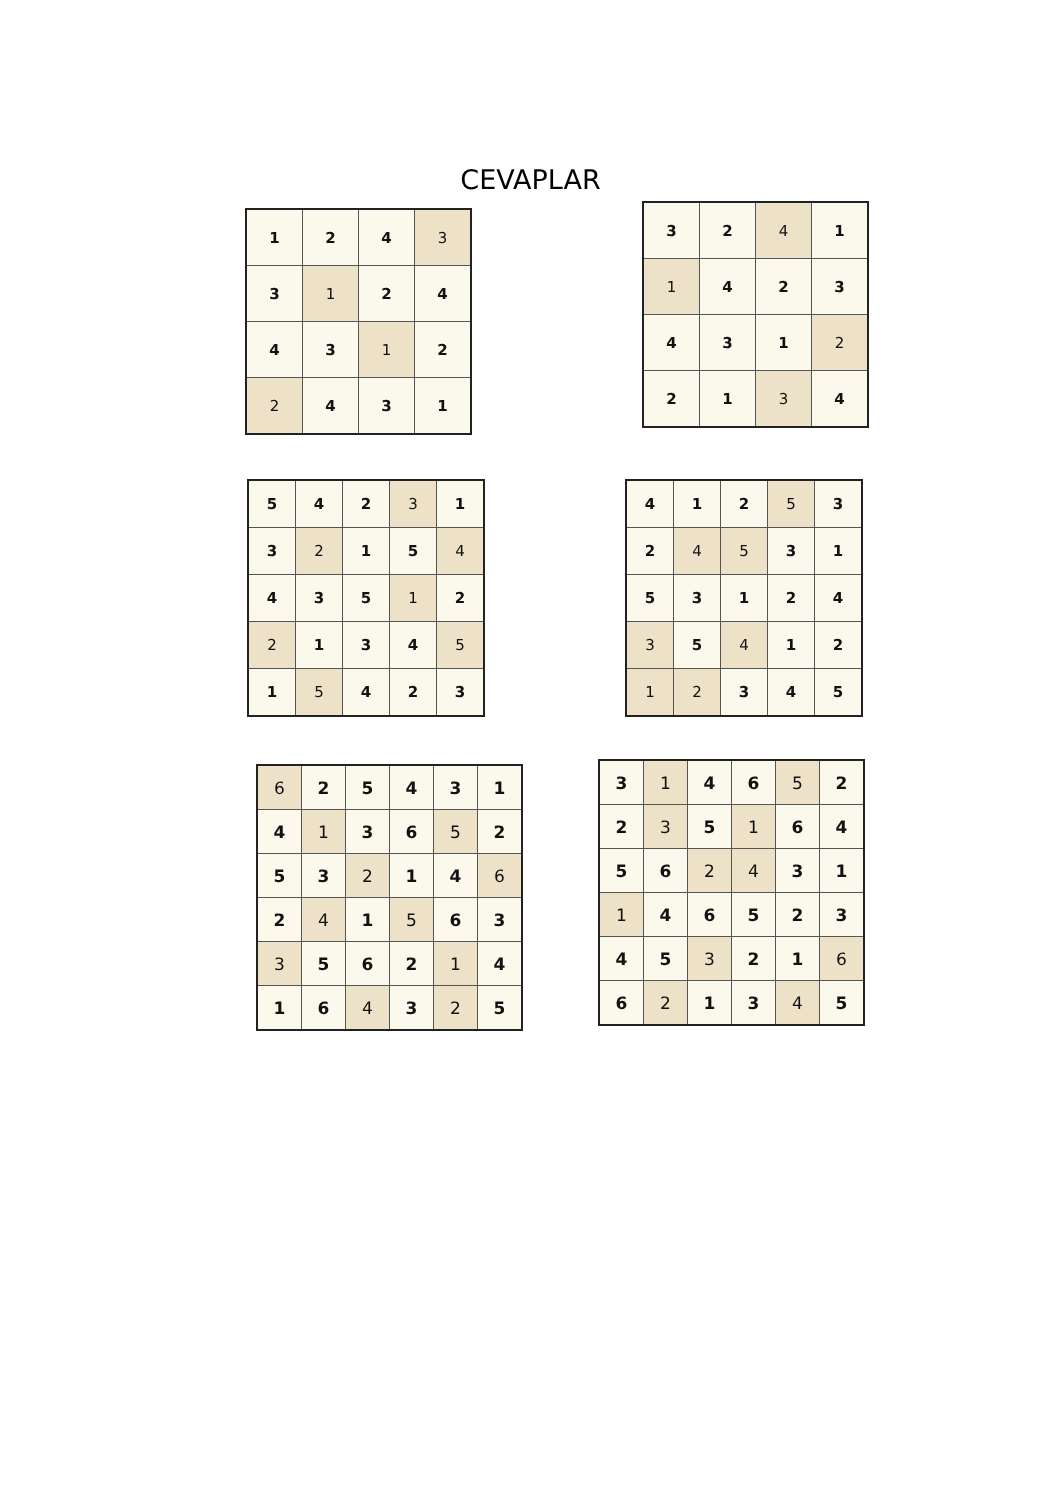CEVAPLAR
| 1 | 2 | 4 | 3 |
| 3 | 1 | 2 | 4 |
| 4 | 3 | 1 | 2 |
| 2 | 4 | 3 | 1 |
| 3 | 2 | 4 | 1 |
| 1 | 4 | 2 | 3 |
| 4 | 3 | 1 | 2 |
| 2 | 1 | 3 | 4 |
| 5 | 4 | 2 | 3 | 1 |
| 3 | 2 | 1 | 5 | 4 |
| 4 | 3 | 5 | 1 | 2 |
| 2 | 1 | 3 | 4 | 5 |
| 1 | 5 | 4 | 2 | 3 |
| 4 | 1 | 2 | 5 | 3 |
| 2 | 4 | 5 | 3 | 1 |
| 5 | 3 | 1 | 2 | 4 |
| 3 | 5 | 4 | 1 | 2 |
| 1 | 2 | 3 | 4 | 5 |
| 6 | 2 | 5 | 4 | 3 | 1 |
| 4 | 1 | 3 | 6 | 5 | 2 |
| 5 | 3 | 2 | 1 | 4 | 6 |
| 2 | 4 | 1 | 5 | 6 | 3 |
| 3 | 5 | 6 | 2 | 1 | 4 |
| 1 | 6 | 4 | 3 | 2 | 5 |
| 3 | 1 | 4 | 6 | 5 | 2 |
| 2 | 3 | 5 | 1 | 6 | 4 |
| 5 | 6 | 2 | 4 | 3 | 1 |
| 1 | 4 | 6 | 5 | 2 | 3 |
| 4 | 5 | 3 | 2 | 1 | 6 |
| 6 | 2 | 1 | 3 | 4 | 5 |